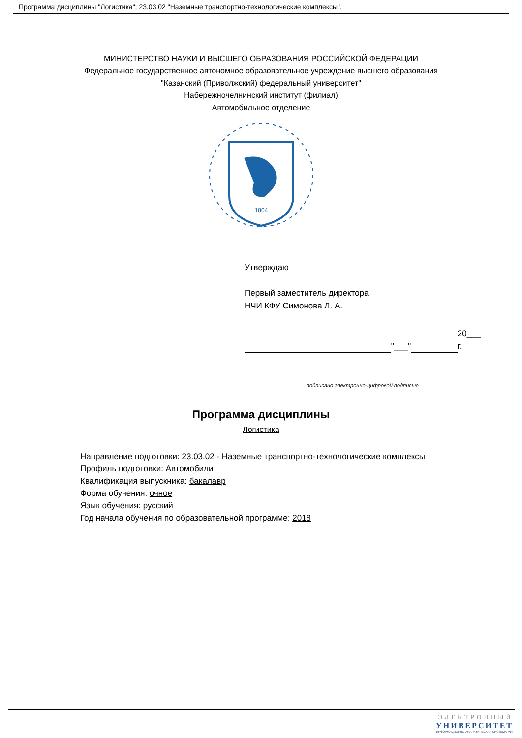Программа дисциплины "Логистика"; 23.03.02 "Наземные транспортно-технологические комплексы".
МИНИСТЕРСТВО НАУКИ И ВЫСШЕГО ОБРАЗОВАНИЯ РОССИЙСКОЙ ФЕДЕРАЦИИ
Федеральное государственное автономное образовательное учреждение высшего образования
"Казанский (Приволжский) федеральный университет"
Набережночелнинский институт (филиал)
Автомобильное отделение
1804
Утверждаю
Первый заместитель директора
НЧИ КФУ Симонова Л. А.
"___"
20___ г.
подписано электронно-цифровой подписью
Программа дисциплины
Логистика
Направление подготовки: 23.03.02 - Наземные транспортно-технологические комплексы
Профиль подготовки: Автомобили
Квалификация выпускника: бакалавр
Форма обучения: очное
Язык обучения: русский
Год начала обучения по образовательной программе: 2018
ЭЛЕКТРОННЫЙ
УНИВЕРСИТЕТ
ИНФОРМАЦИОННО-АНАЛИТИЧЕСКАЯ СИСТЕМА КФУ